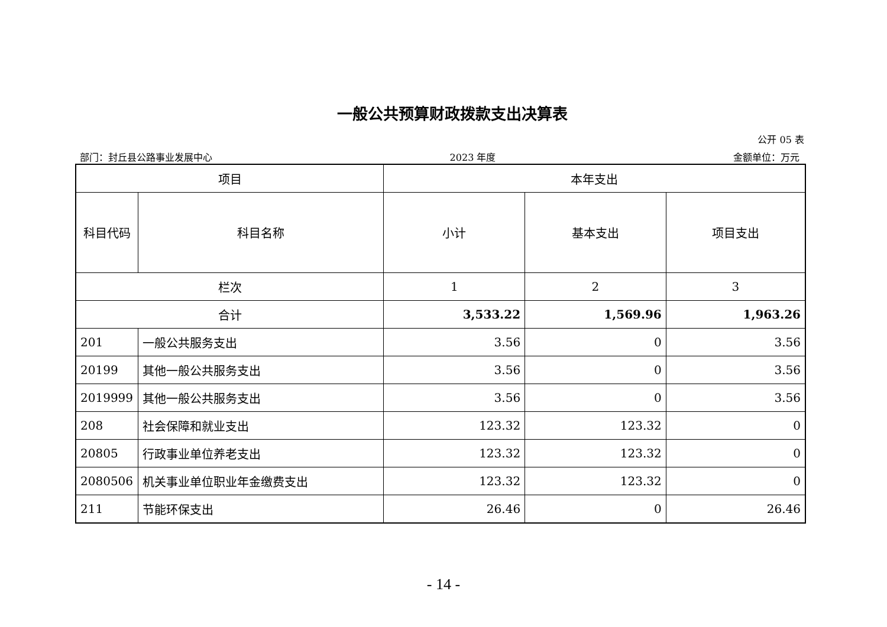一般公共预算财政拨款支出决算表
公开 05 表
部门：封丘县公路事业发展中心 2023 年度 金额单位：万元
| 项目 | | 本年支出 | | |
| --- | --- | --- | --- | --- |
| 科目代码 | 科目名称 | 小计 | 基本支出 | 项目支出 |
| 栏次 | | 1 | 2 | 3 |
| 合计 | | 3,533.22 | 1,569.96 | 1,963.26 |
| 201 | 一般公共服务支出 | 3.56 | 0 | 3.56 |
| 20199 | 其他一般公共服务支出 | 3.56 | 0 | 3.56 |
| 2019999 | 其他一般公共服务支出 | 3.56 | 0 | 3.56 |
| 208 | 社会保障和就业支出 | 123.32 | 123.32 | 0 |
| 20805 | 行政事业单位养老支出 | 123.32 | 123.32 | 0 |
| 2080506 | 机关事业单位职业年金缴费支出 | 123.32 | 123.32 | 0 |
| 211 | 节能环保支出 | 26.46 | 0 | 26.46 |
- 14 -